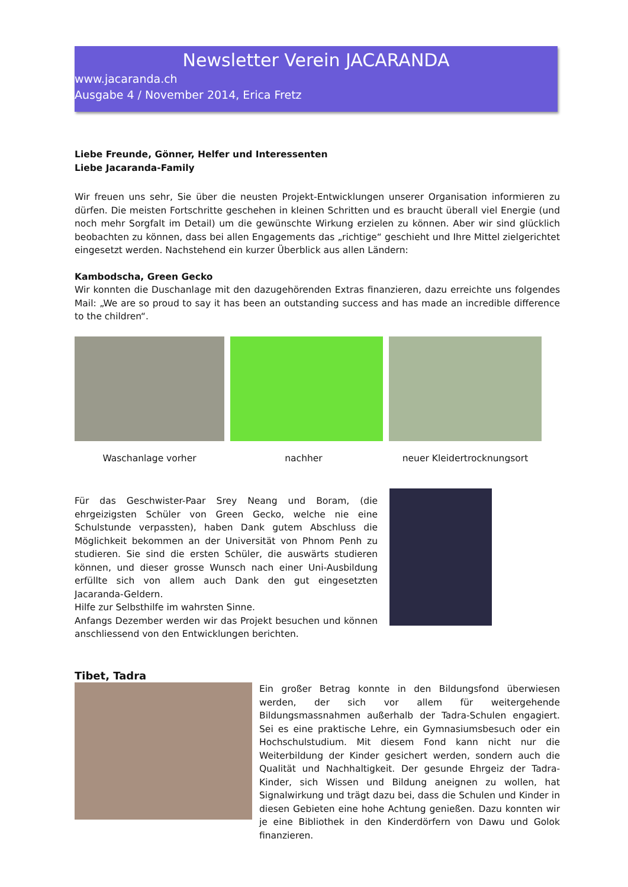Newsletter Verein JACARANDA
www.jacaranda.ch
Ausgabe 4 / November 2014, Erica Fretz
Liebe Freunde, Gönner, Helfer und Interessenten
Liebe Jacaranda-Family
Wir freuen uns sehr, Sie über die neusten Projekt-Entwicklungen unserer Organisation informieren zu dürfen. Die meisten Fortschritte geschehen in kleinen Schritten und es braucht überall viel Energie (und noch mehr Sorgfalt im Detail) um die gewünschte Wirkung erzielen zu können. Aber wir sind glücklich beobachten zu können, dass bei allen Engagements das „richtige“ geschieht und Ihre Mittel zielgerichtet eingesetzt werden. Nachstehend ein kurzer Überblick aus allen Ländern:
Kambodscha, Green Gecko
Wir konnten die Duschanlage mit den dazugehörenden Extras finanzieren, dazu erreichte uns folgendes Mail: „We are so proud to say it has been an outstanding success and has made an incredible difference to the children“.
Waschanlage vorher nachher neuer Kleidertrocknungsort
Für das Geschwister-Paar Srey Neang und Boram, (die ehrgeizigsten Schüler von Green Gecko, welche nie eine Schulstunde verpassten), haben Dank gutem Abschluss die Möglichkeit bekommen an der Universität von Phnom Penh zu studieren. Sie sind die ersten Schüler, die auswärts studieren können, und dieser grosse Wunsch nach einer Uni-Ausbildung erfüllte sich von allem auch Dank den gut eingesetzten Jacaranda-Geldern.
Hilfe zur Selbsthilfe im wahrsten Sinne.
Anfangs Dezember werden wir das Projekt besuchen und können anschliessend von den Entwicklungen berichten.
Tibet, Tadra
Ein großer Betrag konnte in den Bildungsfond überwiesen werden, der sich vor allem für weitergehende Bildungsmassnahmen außerhalb der Tadra-Schulen engagiert. Sei es eine praktische Lehre, ein Gymnasiumsbesuch oder ein Hochschulstudium. Mit diesem Fond kann nicht nur die Weiterbildung der Kinder gesichert werden, sondern auch die Qualität und Nachhaltigkeit. Der gesunde Ehrgeiz der Tadra-Kinder, sich Wissen und Bildung aneignen zu wollen, hat Signalwirkung und trägt dazu bei, dass die Schulen und Kinder in diesen Gebieten eine hohe Achtung genießen. Dazu konnten wir je eine Bibliothek in den Kinderdörfern von Dawu und Golok finanzieren.